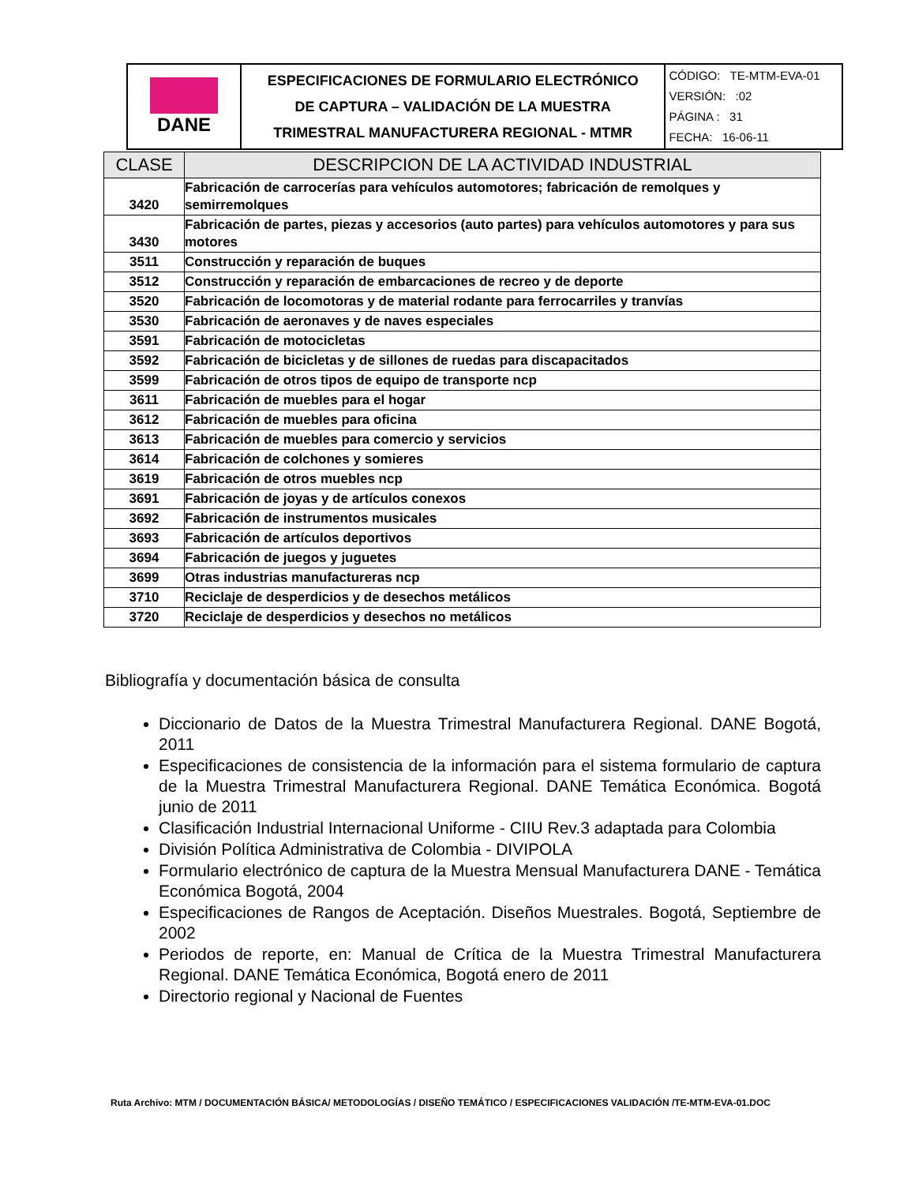| DANE | ESPECIFICACIONES DE FORMULARIO ELECTRÓNICO DE CAPTURA – VALIDACIÓN DE LA MUESTRA TRIMESTRAL MANUFACTURERA REGIONAL - MTMR | CÓDIGO: TE-MTM-EVA-01 VERSIÓN: :02 PÁGINA : 31 FECHA: 16-06-11 |
| CLASE | DESCRIPCION DE LA ACTIVIDAD INDUSTRIAL |
| --- | --- |
| 3420 | Fabricación de carrocerías para vehículos automotores; fabricación de remolques y semirremolques |
| 3430 | Fabricación de partes, piezas y accesorios (auto partes) para vehículos automotores y para sus motores |
| 3511 | Construcción y reparación de buques |
| 3512 | Construcción y reparación de embarcaciones de recreo y de deporte |
| 3520 | Fabricación de locomotoras y de material rodante para ferrocarriles y tranvías |
| 3530 | Fabricación de aeronaves y de naves especiales |
| 3591 | Fabricación de motocicletas |
| 3592 | Fabricación de bicicletas y de sillones de ruedas para discapacitados |
| 3599 | Fabricación de otros tipos de equipo de transporte ncp |
| 3611 | Fabricación de muebles para el hogar |
| 3612 | Fabricación de muebles para oficina |
| 3613 | Fabricación de muebles para comercio y servicios |
| 3614 | Fabricación de colchones y somieres |
| 3619 | Fabricación de otros muebles ncp |
| 3691 | Fabricación de joyas y de artículos conexos |
| 3692 | Fabricación de instrumentos musicales |
| 3693 | Fabricación de artículos deportivos |
| 3694 | Fabricación de juegos y juguetes |
| 3699 | Otras industrias manufactureras ncp |
| 3710 | Reciclaje de desperdicios y de desechos metálicos |
| 3720 | Reciclaje de desperdicios y desechos no metálicos |
Bibliografía y documentación básica de consulta
Diccionario de Datos de la Muestra Trimestral Manufacturera Regional. DANE Bogotá, 2011
Especificaciones de consistencia de la información para el sistema formulario de captura de la Muestra Trimestral Manufacturera Regional. DANE Temática Económica. Bogotá junio de 2011
Clasificación Industrial Internacional Uniforme - CIIU Rev.3 adaptada para Colombia
División Política Administrativa de Colombia - DIVIPOLA
Formulario electrónico de captura de la Muestra Mensual Manufacturera DANE - Temática Económica Bogotá, 2004
Especificaciones de Rangos de Aceptación. Diseños Muestrales. Bogotá, Septiembre de 2002
Periodos de reporte, en: Manual de Crítica de la Muestra Trimestral Manufacturera Regional. DANE Temática Económica, Bogotá enero de 2011
Directorio regional y Nacional de Fuentes
Ruta Archivo: MTM / DOCUMENTACIÓN BÁSICA/ METODOLOGÍAS / DISEÑO TEMÁTICO / ESPECIFICACIONES VALIDACIÓN /TE-MTM-EVA-01.DOC